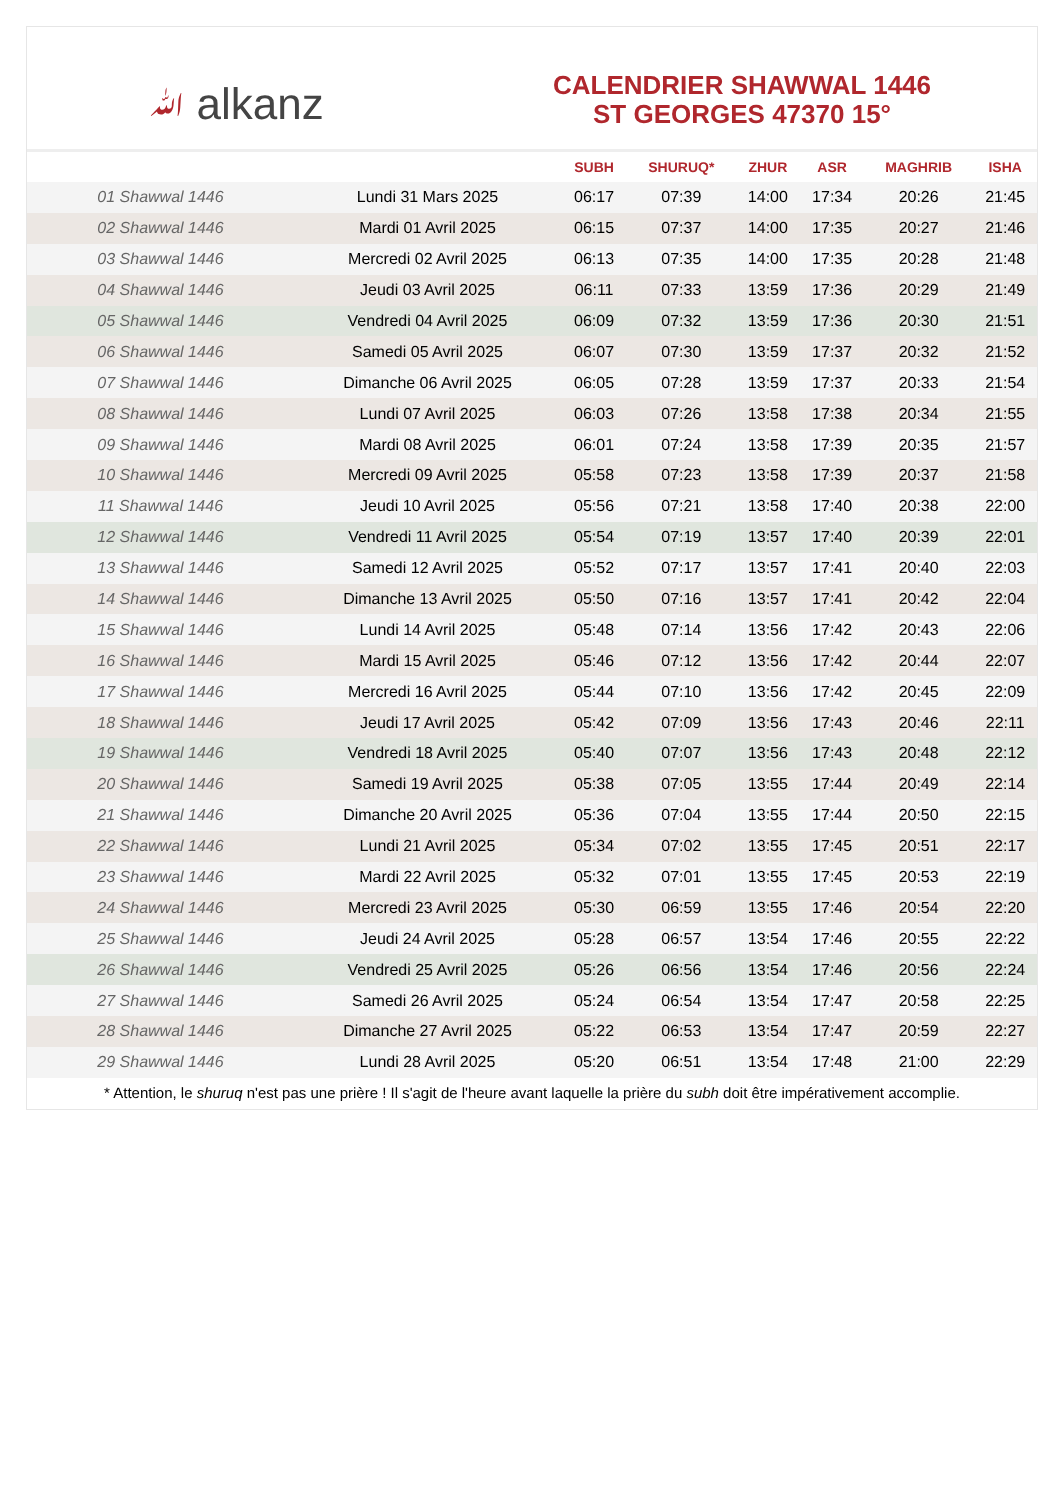ﷲ alkanz
CALENDRIER SHAWWAL 1446
ST GEORGES 47370 15°
| | | SUBH | SHURUQ* | ZHUR | ASR | MAGHRIB | ISHA |
| --- | --- | --- | --- | --- | --- | --- | --- |
| 01 Shawwal 1446 | Lundi 31 Mars 2025 | 06:17 | 07:39 | 14:00 | 17:34 | 20:26 | 21:45 |
| 02 Shawwal 1446 | Mardi 01 Avril 2025 | 06:15 | 07:37 | 14:00 | 17:35 | 20:27 | 21:46 |
| 03 Shawwal 1446 | Mercredi 02 Avril 2025 | 06:13 | 07:35 | 14:00 | 17:35 | 20:28 | 21:48 |
| 04 Shawwal 1446 | Jeudi 03 Avril 2025 | 06:11 | 07:33 | 13:59 | 17:36 | 20:29 | 21:49 |
| 05 Shawwal 1446 | Vendredi 04 Avril 2025 | 06:09 | 07:32 | 13:59 | 17:36 | 20:30 | 21:51 |
| 06 Shawwal 1446 | Samedi 05 Avril 2025 | 06:07 | 07:30 | 13:59 | 17:37 | 20:32 | 21:52 |
| 07 Shawwal 1446 | Dimanche 06 Avril 2025 | 06:05 | 07:28 | 13:59 | 17:37 | 20:33 | 21:54 |
| 08 Shawwal 1446 | Lundi 07 Avril 2025 | 06:03 | 07:26 | 13:58 | 17:38 | 20:34 | 21:55 |
| 09 Shawwal 1446 | Mardi 08 Avril 2025 | 06:01 | 07:24 | 13:58 | 17:39 | 20:35 | 21:57 |
| 10 Shawwal 1446 | Mercredi 09 Avril 2025 | 05:58 | 07:23 | 13:58 | 17:39 | 20:37 | 21:58 |
| 11 Shawwal 1446 | Jeudi 10 Avril 2025 | 05:56 | 07:21 | 13:58 | 17:40 | 20:38 | 22:00 |
| 12 Shawwal 1446 | Vendredi 11 Avril 2025 | 05:54 | 07:19 | 13:57 | 17:40 | 20:39 | 22:01 |
| 13 Shawwal 1446 | Samedi 12 Avril 2025 | 05:52 | 07:17 | 13:57 | 17:41 | 20:40 | 22:03 |
| 14 Shawwal 1446 | Dimanche 13 Avril 2025 | 05:50 | 07:16 | 13:57 | 17:41 | 20:42 | 22:04 |
| 15 Shawwal 1446 | Lundi 14 Avril 2025 | 05:48 | 07:14 | 13:56 | 17:42 | 20:43 | 22:06 |
| 16 Shawwal 1446 | Mardi 15 Avril 2025 | 05:46 | 07:12 | 13:56 | 17:42 | 20:44 | 22:07 |
| 17 Shawwal 1446 | Mercredi 16 Avril 2025 | 05:44 | 07:10 | 13:56 | 17:42 | 20:45 | 22:09 |
| 18 Shawwal 1446 | Jeudi 17 Avril 2025 | 05:42 | 07:09 | 13:56 | 17:43 | 20:46 | 22:11 |
| 19 Shawwal 1446 | Vendredi 18 Avril 2025 | 05:40 | 07:07 | 13:56 | 17:43 | 20:48 | 22:12 |
| 20 Shawwal 1446 | Samedi 19 Avril 2025 | 05:38 | 07:05 | 13:55 | 17:44 | 20:49 | 22:14 |
| 21 Shawwal 1446 | Dimanche 20 Avril 2025 | 05:36 | 07:04 | 13:55 | 17:44 | 20:50 | 22:15 |
| 22 Shawwal 1446 | Lundi 21 Avril 2025 | 05:34 | 07:02 | 13:55 | 17:45 | 20:51 | 22:17 |
| 23 Shawwal 1446 | Mardi 22 Avril 2025 | 05:32 | 07:01 | 13:55 | 17:45 | 20:53 | 22:19 |
| 24 Shawwal 1446 | Mercredi 23 Avril 2025 | 05:30 | 06:59 | 13:55 | 17:46 | 20:54 | 22:20 |
| 25 Shawwal 1446 | Jeudi 24 Avril 2025 | 05:28 | 06:57 | 13:54 | 17:46 | 20:55 | 22:22 |
| 26 Shawwal 1446 | Vendredi 25 Avril 2025 | 05:26 | 06:56 | 13:54 | 17:46 | 20:56 | 22:24 |
| 27 Shawwal 1446 | Samedi 26 Avril 2025 | 05:24 | 06:54 | 13:54 | 17:47 | 20:58 | 22:25 |
| 28 Shawwal 1446 | Dimanche 27 Avril 2025 | 05:22 | 06:53 | 13:54 | 17:47 | 20:59 | 22:27 |
| 29 Shawwal 1446 | Lundi 28 Avril 2025 | 05:20 | 06:51 | 13:54 | 17:48 | 21:00 | 22:29 |
* Attention, le shuruq n'est pas une prière ! Il s'agit de l'heure avant laquelle la prière du subh doit être impérativement accomplie.